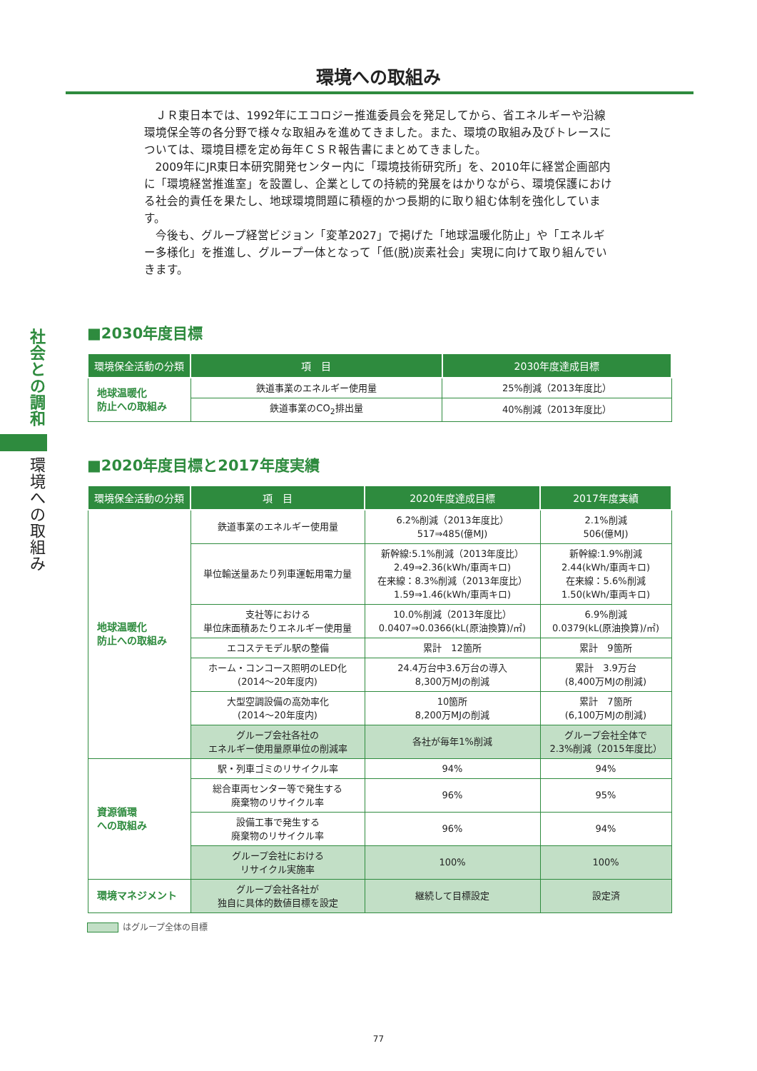社会との調和
環境への取組み
環境への取組み
ＪＲ東日本では、1992年にエコロジー推進委員会を発足してから、省エネルギーや沿線環境保全等の各分野で様々な取組みを進めてきました。また、環境の取組み及びトレースについては、環境目標を定め毎年ＣＳＲ報告書にまとめてきました。
2009年にJR東日本研究開発センター内に「環境技術研究所」を、2010年に経営企画部内に「環境経営推進室」を設置し、企業としての持続的発展をはかりながら、環境保護における社会的責任を果たし、地球環境問題に積極的かつ長期的に取り組む体制を強化しています。
今後も、グループ経営ビジョン「変革2027」で掲げた「地球温暖化防止」や「エネルギー多様化」を推進し、グループ一体となって「低(脱)炭素社会」実現に向けて取り組んでいきます。
■2030年度目標
| 環境保全活動の分類 | 項 目 | 2030年度達成目標 |
| --- | --- | --- |
| 地球温暖化 防止への取組み | 鉄道事業のエネルギー使用量 | 25%削減（2013年度比） |
| | 鉄道事業のCO<sub>2</sub>排出量 | 40%削減（2013年度比） |
■2020年度目標と2017年度実績
| 環境保全活動の分類 | 項 目 | 2020年度達成目標 | 2017年度実績 |
| --- | --- | --- | --- |
| 地球温暖化 防止への取組み | 鉄道事業のエネルギー使用量 | 6.2%削減（2013年度比） 517⇒485(億MJ) | 2.1%削減 506(億MJ) |
| | 単位輸送量あたり列車運転用電力量 | 新幹線:5.1%削減（2013年度比） 2.49⇒2.36(kWh/車両キロ) 在来線：8.3%削減（2013年度比） 1.59⇒1.46(kWh/車両キロ) | 新幹線:1.9%削減 2.44(kWh/車両キロ) 在来線：5.6%削減 1.50(kWh/車両キロ) |
| | 支社等における 単位床面積あたりエネルギー使用量 | 10.0%削減（2013年度比） 0.0407⇒0.0366(kL(原油換算)/㎡) | 6.9%削減 0.0379(kL(原油換算)/㎡) |
| | エコステモデル駅の整備 | 累計 12箇所 | 累計 9箇所 |
| | ホーム・コンコース照明のLED化 (2014～20年度内) | 24.4万台中3.6万台の導入 8,300万MJの削減 | 累計 3.9万台 (8,400万MJの削減) |
| | 大型空調設備の高効率化 (2014～20年度内) | 10箇所 8,200万MJの削減 | 累計 7箇所 (6,100万MJの削減) |
| | グループ会社各社の エネルギー使用量原単位の削減率 | 各社が毎年1%削減 | グループ会社全体で 2.3%削減（2015年度比） |
| 資源循環 への取組み | 駅・列車ゴミのリサイクル率 | 94% | 94% |
| | 総合車両センター等で発生する 廃棄物のリサイクル率 | 96% | 95% |
| | 設備工事で発生する 廃棄物のリサイクル率 | 96% | 94% |
| | グループ会社における リサイクル実施率 | 100% | 100% |
| 環境マネジメント | グループ会社各社が 独自に具体的数値目標を設定 | 継続して目標設定 | 設定済 |
はグループ全体の目標
77